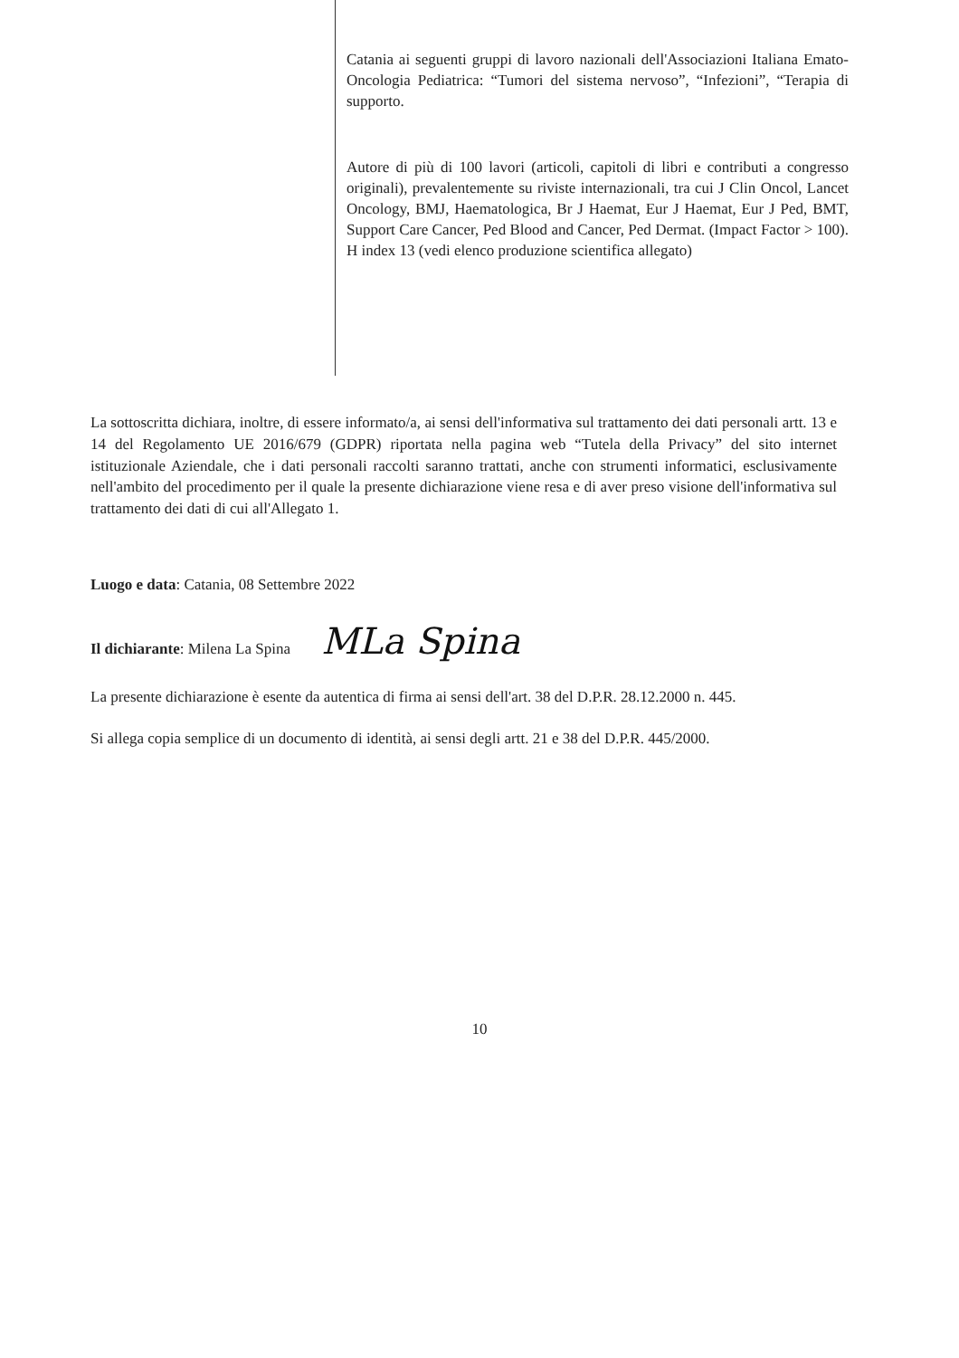Catania ai seguenti gruppi di lavoro nazionali dell'Associazioni Italiana Emato-Oncologia Pediatrica: “Tumori del sistema nervoso”, “Infezioni”, “Terapia di supporto.
Autore di più di 100 lavori (articoli, capitoli di libri e contributi a congresso originali), prevalentemente su riviste internazionali, tra cui J Clin Oncol, Lancet Oncology, BMJ, Haematologica, Br J Haemat, Eur J Haemat, Eur J Ped, BMT, Support Care Cancer, Ped Blood and Cancer, Ped Dermat. (Impact Factor > 100). H index 13 (vedi elenco produzione scientifica allegato)
La sottoscritta dichiara, inoltre, di essere informato/a, ai sensi dell'informativa sul trattamento dei dati personali artt. 13 e 14 del Regolamento UE 2016/679 (GDPR) riportata nella pagina web “Tutela della Privacy” del sito internet istituzionale Aziendale, che i dati personali raccolti saranno trattati, anche con strumenti informatici, esclusivamente nell'ambito del procedimento per il quale la presente dichiarazione viene resa e di aver preso visione dell'informativa sul trattamento dei dati di cui all'Allegato 1.
Luogo e data: Catania, 08 Settembre 2022
Il dichiarante: Milena La Spina MLa Spina
La presente dichiarazione è esente da autentica di firma ai sensi dell'art. 38 del D.P.R. 28.12.2000 n. 445.
Si allega copia semplice di un documento di identità, ai sensi degli artt. 21 e 38 del D.P.R. 445/2000.
10